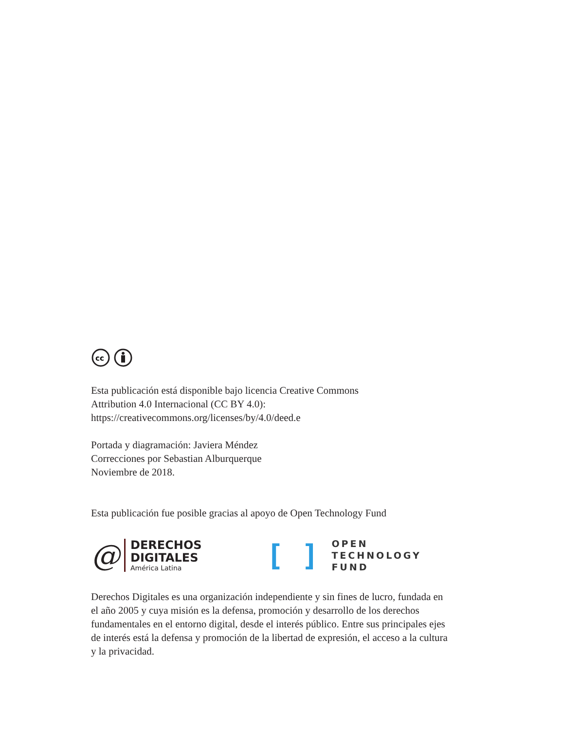cc
Esta publicación está disponible bajo licencia Creative Commons
Attribution 4.0 Internacional (CC BY 4.0):
https://creativecommons.org/licenses/by/4.0/deed.e
Portada y diagramación: Javiera Méndez
Correcciones por Sebastian Alburquerque
Noviembre de 2018.
Esta publicación fue posible gracias al apoyo de Open Technology Fund
@
DERECHOS
DIGITALES
América Latina
[ ]
OPEN
TECHNOLOGY
FUND
Derechos Digitales es una organización independiente y sin fines de lucro, fundada en el año 2005 y cuya misión es la defensa, promoción y desarrollo de los derechos fundamentales en el entorno digital, desde el interés público. Entre sus principales ejes de interés está la defensa y promoción de la libertad de expresión, el acceso a la cultura y la privacidad.